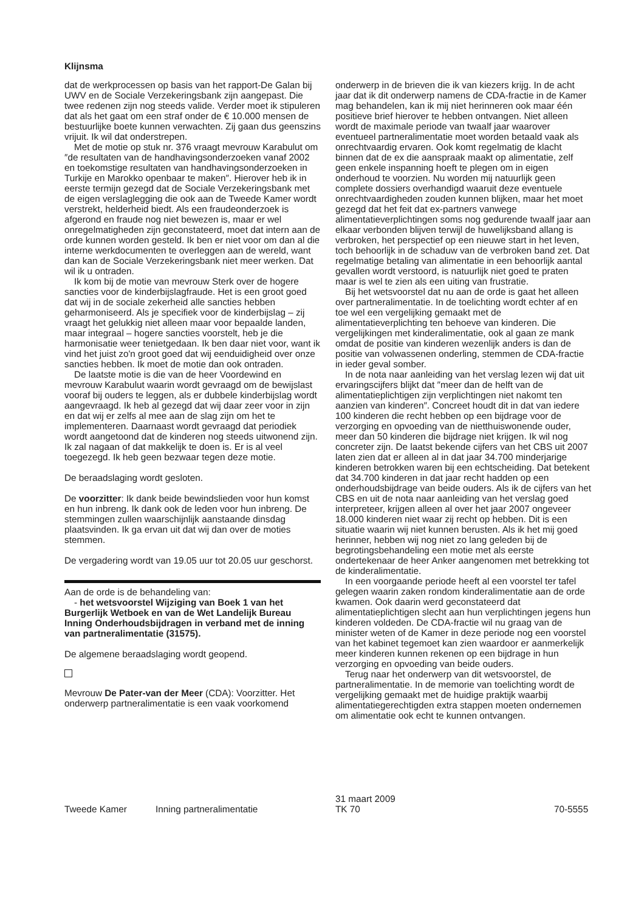Klijnsma
dat de werkprocessen op basis van het rapport-De Galan bij UWV en de Sociale Verzekeringsbank zijn aangepast. Die twee redenen zijn nog steeds valide. Verder moet ik stipuleren dat als het gaat om een straf onder de € 10.000 mensen de bestuurlijke boete kunnen verwachten. Zij gaan dus geenszins vrijuit. Ik wil dat onderstrepen.
Met de motie op stuk nr. 376 vraagt mevrouw Karabulut om ″de resultaten van de handhavingsonderzoeken vanaf 2002 en toekomstige resultaten van handhavingsonderzoeken in Turkije en Marokko openbaar te maken″. Hierover heb ik in eerste termijn gezegd dat de Sociale Verzekeringsbank met de eigen verslaglegging die ook aan de Tweede Kamer wordt verstrekt, helderheid biedt. Als een fraudeonderzoek is afgerond en fraude nog niet bewezen is, maar er wel onregelmatigheden zijn geconstateerd, moet dat intern aan de orde kunnen worden gesteld. Ik ben er niet voor om dan al die interne werkdocumenten te overleggen aan de wereld, want dan kan de Sociale Verzekeringsbank niet meer werken. Dat wil ik u ontraden.
Ik kom bij de motie van mevrouw Sterk over de hogere sancties voor de kinderbijslagfraude. Het is een groot goed dat wij in de sociale zekerheid alle sancties hebben geharmoniseerd. Als je specifiek voor de kinderbijslag – zij vraagt het gelukkig niet alleen maar voor bepaalde landen, maar integraal – hogere sancties voorstelt, heb je die harmonisatie weer tenietgedaan. Ik ben daar niet voor, want ik vind het juist zo'n groot goed dat wij eenduidigheid over onze sancties hebben. Ik moet de motie dan ook ontraden.
De laatste motie is die van de heer Voordewind en mevrouw Karabulut waarin wordt gevraagd om de bewijslast vooraf bij ouders te leggen, als er dubbele kinderbijslag wordt aangevraagd. Ik heb al gezegd dat wij daar zeer voor in zijn en dat wij er zelfs al mee aan de slag zijn om het te implementeren. Daarnaast wordt gevraagd dat periodiek wordt aangetoond dat de kinderen nog steeds uitwonend zijn. Ik zal nagaan of dat makkelijk te doen is. Er is al veel toegezegd. Ik heb geen bezwaar tegen deze motie.
De beraadslaging wordt gesloten.
De voorzitter: Ik dank beide bewindslieden voor hun komst en hun inbreng. Ik dank ook de leden voor hun inbreng. De stemmingen zullen waarschijnlijk aanstaande dinsdag plaatsvinden. Ik ga ervan uit dat wij dan over de moties stemmen.
De vergadering wordt van 19.05 uur tot 20.05 uur geschorst.
Aan de orde is de behandeling van:
- het wetsvoorstel Wijziging van Boek 1 van het Burgerlijk Wetboek en van de Wet Landelijk Bureau Inning Onderhoudsbijdragen in verband met de inning van partneralimentatie (31575).
De algemene beraadslaging wordt geopend.
Mevrouw De Pater-van der Meer (CDA): Voorzitter. Het onderwerp partneralimentatie is een vaak voorkomend
onderwerp in de brieven die ik van kiezers krijg. In de acht jaar dat ik dit onderwerp namens de CDA-fractie in de Kamer mag behandelen, kan ik mij niet herinneren ook maar één positieve brief hierover te hebben ontvangen. Niet alleen wordt de maximale periode van twaalf jaar waarover eventueel partneralimentatie moet worden betaald vaak als onrechtvaardig ervaren. Ook komt regelmatig de klacht binnen dat de ex die aanspraak maakt op alimentatie, zelf geen enkele inspanning hoeft te plegen om in eigen onderhoud te voorzien. Nu worden mij natuurlijk geen complete dossiers overhandigd waaruit deze eventuele onrechtvaardigheden zouden kunnen blijken, maar het moet gezegd dat het feit dat ex-partners vanwege alimentatieverplichtingen soms nog gedurende twaalf jaar aan elkaar verbonden blijven terwijl de huwelijksband allang is verbroken, het perspectief op een nieuwe start in het leven, toch behoorlijk in de schaduw van de verbroken band zet. Dat regelmatige betaling van alimentatie in een behoorlijk aantal gevallen wordt verstoord, is natuurlijk niet goed te praten maar is wel te zien als een uiting van frustratie.
Bij het wetsvoorstel dat nu aan de orde is gaat het alleen over partneralimentatie. In de toelichting wordt echter af en toe wel een vergelijking gemaakt met de alimentatieverplichting ten behoeve van kinderen. Die vergelijkingen met kinderalimentatie, ook al gaan ze mank omdat de positie van kinderen wezenlijk anders is dan de positie van volwassenen onderling, stemmen de CDA-fractie in ieder geval somber.
In de nota naar aanleiding van het verslag lezen wij dat uit ervaringscijfers blijkt dat ″meer dan de helft van de alimentatieplichtigen zijn verplichtingen niet nakomt ten aanzien van kinderen″. Concreet houdt dit in dat van iedere 100 kinderen die recht hebben op een bijdrage voor de verzorging en opvoeding van de nietthuiswonende ouder, meer dan 50 kinderen die bijdrage niet krijgen. Ik wil nog concreter zijn. De laatst bekende cijfers van het CBS uit 2007 laten zien dat er alleen al in dat jaar 34.700 minderjarige kinderen betrokken waren bij een echtscheiding. Dat betekent dat 34.700 kinderen in dat jaar recht hadden op een onderhoudsbijdrage van beide ouders. Als ik de cijfers van het CBS en uit de nota naar aanleiding van het verslag goed interpreteer, krijgen alleen al over het jaar 2007 ongeveer 18.000 kinderen niet waar zij recht op hebben. Dit is een situatie waarin wij niet kunnen berusten. Als ik het mij goed herinner, hebben wij nog niet zo lang geleden bij de begrotingsbehandeling een motie met als eerste ondertekenaar de heer Anker aangenomen met betrekking tot de kinderalimentatie.
In een voorgaande periode heeft al een voorstel ter tafel gelegen waarin zaken rondom kinderalimentatie aan de orde kwamen. Ook daarin werd geconstateerd dat alimentatieplichtigen slecht aan hun verplichtingen jegens hun kinderen voldeden. De CDA-fractie wil nu graag van de minister weten of de Kamer in deze periode nog een voorstel van het kabinet tegemoet kan zien waardoor er aanmerkelijk meer kinderen kunnen rekenen op een bijdrage in hun verzorging en opvoeding van beide ouders.
Terug naar het onderwerp van dit wetsvoorstel, de partneralimentatie. In de memorie van toelichting wordt de vergelijking gemaakt met de huidige praktijk waarbij alimentatiegerechtigden extra stappen moeten ondernemen om alimentatie ook echt te kunnen ontvangen.
Tweede Kamer Inning partneralimentatie 31 maart 2009
TK 70 70-5555